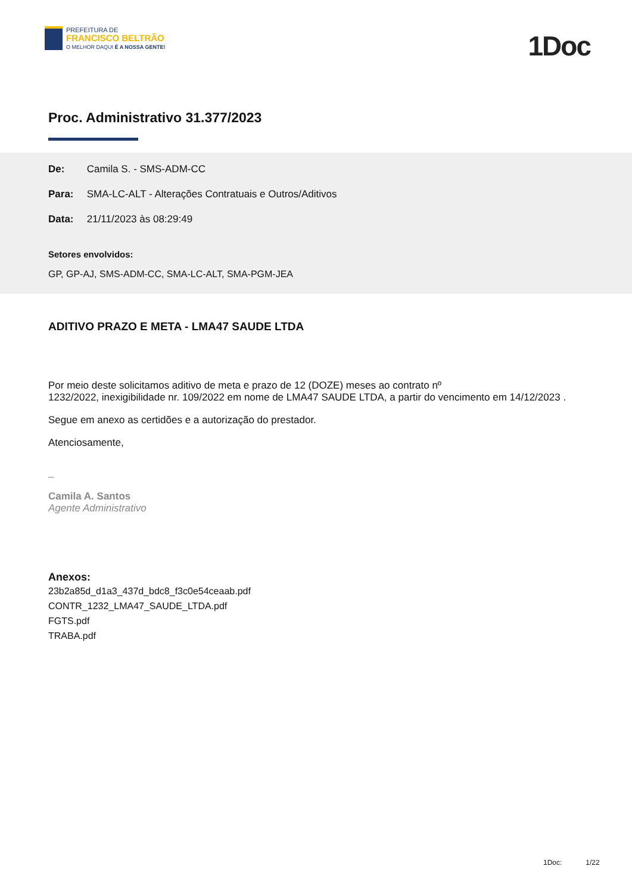PREFEITURA DE
FRANCISCO BELTRÃO
O MELHOR DAQUI É A NOSSA GENTE!
1Doc
Proc. Administrativo 31.377/2023
De: Camila S. - SMS-ADM-CC
Para: SMA-LC-ALT - Alterações Contratuais e Outros/Aditivos
Data: 21/11/2023 às 08:29:49
Setores envolvidos:
GP, GP-AJ, SMS-ADM-CC, SMA-LC-ALT, SMA-PGM-JEA
ADITIVO PRAZO E META - LMA47 SAUDE LTDA
Por meio deste solicitamos aditivo de meta e prazo de 12 (DOZE) meses ao contrato nº
1232/2022, inexigibilidade nr. 109/2022 em nome de LMA47 SAUDE LTDA, a partir do vencimento em 14/12/2023 .
Segue em anexo as certidões e a autorização do prestador.
Atenciosamente,
_
Camila A. Santos
Agente Administrativo
Anexos:
23b2a85d_d1a3_437d_bdc8_f3c0e54ceaab.pdf
CONTR_1232_LMA47_SAUDE_LTDA.pdf
FGTS.pdf
TRABA.pdf
1Doc: 1/22